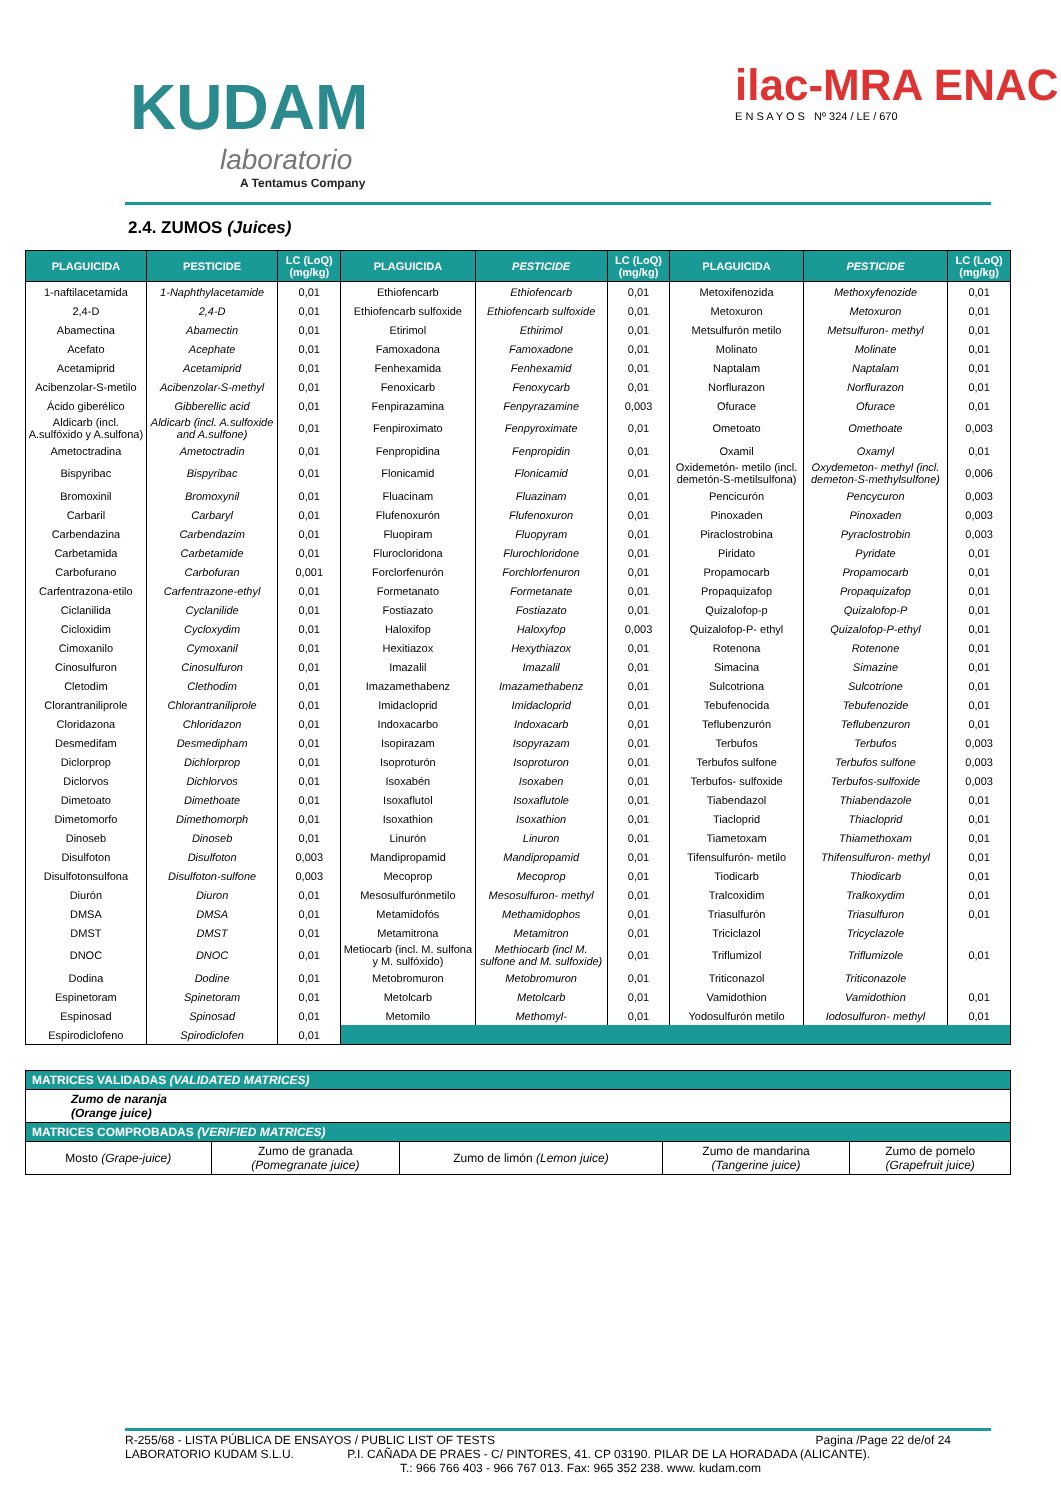KUDAM
laboratorio
A Tentamus Company
ilac-MRA ENAC
E N S A Y O S Nº 324 / LE / 670
2.4. ZUMOS (Juices)
| PLAGUICIDA | PESTICIDE | LC (LoQ) (mg/kg) | PLAGUICIDA | PESTICIDE | LC (LoQ) (mg/kg) | PLAGUICIDA | PESTICIDE | LC (LoQ) (mg/kg) |
| --- | --- | --- | --- | --- | --- | --- | --- | --- |
| 1-naftilacetamida | 1-Naphthylacetamide | 0,01 | Ethiofencarb | Ethiofencarb | 0,01 | Metoxifenozida | Methoxyfenozide | 0,01 |
| 2,4-D | 2,4-D | 0,01 | Ethiofencarb sulfoxide | Ethiofencarb sulfoxide | 0,01 | Metoxuron | Metoxuron | 0,01 |
| Abamectina | Abamectin | 0,01 | Etirimol | Ethirimol | 0,01 | Metsulfurón metilo | Metsulfuron- methyl | 0,01 |
| Acefato | Acephate | 0,01 | Famoxadona | Famoxadone | 0,01 | Molinato | Molinate | 0,01 |
| Acetamiprid | Acetamiprid | 0,01 | Fenhexamida | Fenhexamid | 0,01 | Naptalam | Naptalam | 0,01 |
| Acibenzolar-S-metilo | Acibenzolar-S-methyl | 0,01 | Fenoxicarb | Fenoxycarb | 0,01 | Norflurazon | Norflurazon | 0,01 |
| Ácido giberélico | Gibberellic acid | 0,01 | Fenpirazamina | Fenpyrazamine | 0,003 | Ofurace | Ofurace | 0,01 |
| Aldicarb (incl. A.sulfóxido y A.sulfona) | Aldicarb (incl. A.sulfoxide and A.sulfone) | 0,01 | Fenpiroximato | Fenpyroximate | 0,01 | Ometoato | Omethoate | 0,003 |
| Ametoctradina | Ametoctradin | 0,01 | Fenpropidina | Fenpropidin | 0,01 | Oxamil | Oxamyl | 0,01 |
| Bispyribac | Bispyribac | 0,01 | Flonicamid | Flonicamid | 0,01 | Oxidemetón- metilo (incl. demetón-S-metilsulfona) | Oxydemeton- methyl (incl. demeton-S-methylsulfone) | 0,006 |
| Bromoxinil | Bromoxynil | 0,01 | Fluacinam | Fluazinam | 0,01 | Pencicurón | Pencycuron | 0,003 |
| Carbaril | Carbaryl | 0,01 | Flufenoxurón | Flufenoxuron | 0,01 | Pinoxaden | Pinoxaden | 0,003 |
| Carbendazina | Carbendazim | 0,01 | Fluopiram | Fluopyram | 0,01 | Piraclostrobina | Pyraclostrobin | 0,003 |
| Carbetamida | Carbetamide | 0,01 | Flurocloridona | Flurochloridone | 0,01 | Piridato | Pyridate | 0,01 |
| Carbofurano | Carbofuran | 0,001 | Forclorfenurón | Forchlorfenuron | 0,01 | Propamocarb | Propamocarb | 0,01 |
| Carfentrazona-etilo | Carfentrazone-ethyl | 0,01 | Formetanato | Formetanate | 0,01 | Propaquizafop | Propaquizafop | 0,01 |
| Ciclanilida | Cyclanilide | 0,01 | Fostiazato | Fostiazato | 0,01 | Quizalofop-p | Quizalofop-P | 0,01 |
| Cicloxidim | Cycloxydim | 0,01 | Haloxifop | Haloxyfop | 0,003 | Quizalofop-P- ethyl | Quizalofop-P-ethyl | 0,01 |
| Cimoxanilo | Cymoxanil | 0,01 | Hexitiazox | Hexythiazox | 0,01 | Rotenona | Rotenone | 0,01 |
| Cinosulfuron | Cinosulfuron | 0,01 | Imazalil | Imazalil | 0,01 | Simacina | Simazine | 0,01 |
| Cletodim | Clethodim | 0,01 | Imazamethabenz | Imazamethabenz | 0,01 | Sulcotriona | Sulcotrione | 0,01 |
| Clorantraniliprole | Chlorantraniliprole | 0,01 | Imidacloprid | Imidacloprid | 0,01 | Tebufenocida | Tebufenozide | 0,01 |
| Cloridazona | Chloridazon | 0,01 | Indoxacarbo | Indoxacarb | 0,01 | Teflubenzurón | Teflubenzuron | 0,01 |
| Desmedifam | Desmedipham | 0,01 | Isopirazam | Isopyrazam | 0,01 | Terbufos | Terbufos | 0,003 |
| Diclorprop | Dichlorprop | 0,01 | Isoproturón | Isoproturon | 0,01 | Terbufos sulfone | Terbufos sulfone | 0,003 |
| Diclorvos | Dichlorvos | 0,01 | Isoxabén | Isoxaben | 0,01 | Terbufos- sulfoxide | Terbufos-sulfoxide | 0,003 |
| Dimetoato | Dimethoate | 0,01 | Isoxaflutol | Isoxaflutole | 0,01 | Tiabendazol | Thiabendazole | 0,01 |
| Dimetomorfo | Dimethomorph | 0,01 | Isoxathion | Isoxathion | 0,01 | Tiacloprid | Thiacloprid | 0,01 |
| Dinoseb | Dinoseb | 0,01 | Linurón | Linuron | 0,01 | Tiametoxam | Thiamethoxam | 0,01 |
| Disulfoton | Disulfoton | 0,003 | Mandipropamid | Mandipropamid | 0,01 | Tifensulfurón- metilo | Thifensulfuron- methyl | 0,01 |
| Disulfotonsulfona | Disulfoton-sulfone | 0,003 | Mecoprop | Mecoprop | 0,01 | Tiodicarb | Thiodicarb | 0,01 |
| Diurón | Diuron | 0,01 | Mesosulfurónmetilo | Mesosulfuron- methyl | 0,01 | Tralcoxidim | Tralkoxydim | 0,01 |
| DMSA | DMSA | 0,01 | Metamidofós | Methamidophos | 0,01 | Triasulfurón | Triasulfuron | 0,01 |
| DMST | DMST | 0,01 | Metamitrona | Metamitron | 0,01 | Triciclazol | Tricyclazole | |
| DNOC | DNOC | 0,01 | Metiocarb (incl. M. sulfona y M. sulfóxido) | Methiocarb (incl M. sulfone and M. sulfoxide) | 0,01 | Triflumizol | Triflumizole | 0,01 |
| Dodina | Dodine | 0,01 | Metobromuron | Metobromuron | 0,01 | Triticonazol | Triticonazole | |
| Espinetoram | Spinetoram | 0,01 | Metolcarb | Metolcarb | 0,01 | Vamidothion | Vamidothion | 0,01 |
| Espinosad | Spinosad | 0,01 | Metomilo | Methomyl- | 0,01 | Yodosulfurón metilo | Iodosulfuron- methyl | 0,01 |
| Espirodiclofeno | Spirodiclofen | 0,01 | | | | | | |
| MATRICES VALIDADAS (VALIDATED MATRICES) | | | | |
| Zumo de naranja (Orange juice) | | | | |
| MATRICES COMPROBADAS (VERIFIED MATRICES) | | | | |
| Mosto (Grape-juice) | Zumo de granada (Pomegranate juice) | Zumo de limón (Lemon juice) | Zumo de mandarina (Tangerine juice) | Zumo de pomelo (Grapefruit juice) |
R-255/68 - LISTA PÚBLICA DE ENSAYOS / PUBLIC LIST OF TESTS Pagina /Page 22 de/of 24
LABORATORIO KUDAM S.L.U. P.I. CAÑADA DE PRAES - C/ PINTORES, 41. CP 03190. PILAR DE LA HORADADA (ALICANTE).
T.: 966 766 403 - 966 767 013. Fax: 965 352 238. www. kudam.com